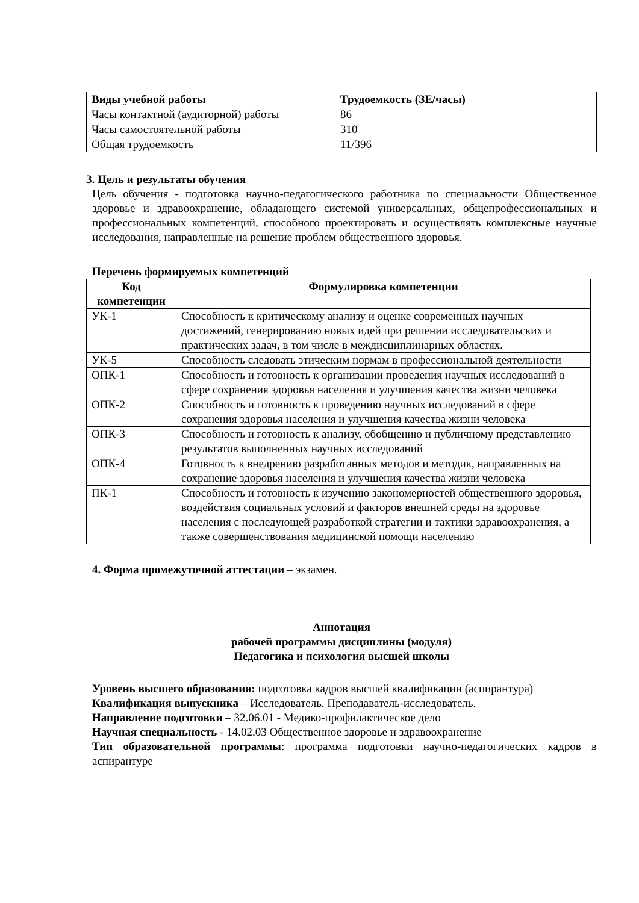| Виды учебной работы | Трудоемкость (ЗЕ/часы) |
| --- | --- |
| Часы контактной (аудиторной) работы | 86 |
| Часы самостоятельной работы | 310 |
| Общая трудоемкость | 11/396 |
3. Цель и результаты обучения
Цель обучения - подготовка научно-педагогического работника по специальности Общественное здоровье и здравоохранение, обладающего системой универсальных, общепрофессиональных и профессиональных компетенций, способного проектировать и осуществлять комплексные научные исследования, направленные на решение проблем общественного здоровья.
Перечень формируемых компетенций
| Код компетенции | Формулировка компетенции |
| --- | --- |
| УК-1 | Способность к критическому анализу и оценке современных научных достижений, генерированию новых идей при решении исследовательских и практических задач, в том числе в междисциплинарных областях. |
| УК-5 | Способность следовать этическим нормам в профессиональной деятельности |
| ОПК-1 | Способность и готовность к организации проведения научных исследований в сфере сохранения здоровья населения и улучшения качества жизни человека |
| ОПК-2 | Способность и готовность к проведению научных исследований в сфере сохранения здоровья населения и улучшения качества жизни человека |
| ОПК-3 | Способность и готовность к анализу, обобщению и публичному представлению результатов выполненных научных исследований |
| ОПК-4 | Готовность к внедрению разработанных методов и методик, направленных на сохранение здоровья населения и улучшения качества жизни человека |
| ПК-1 | Способность и готовность к изучению закономерностей общественного здоровья, воздействия социальных условий и факторов внешней среды на здоровье населения с последующей разработкой стратегии и тактики здравоохранения, а также совершенствования медицинской помощи населению |
4. Форма промежуточной аттестации – экзамен.
Аннотация
рабочей программы дисциплины (модуля)
Педагогика и психология высшей школы
Уровень высшего образования: подготовка кадров высшей квалификации (аспирантура)
Квалификация выпускника – Исследователь. Преподаватель-исследователь.
Направление подготовки – 32.06.01 - Медико-профилактическое дело
Научная специальность - 14.02.03 Общественное здоровье и здравоохранение
Тип образовательной программы: программа подготовки научно-педагогических кадров в аспирантуре